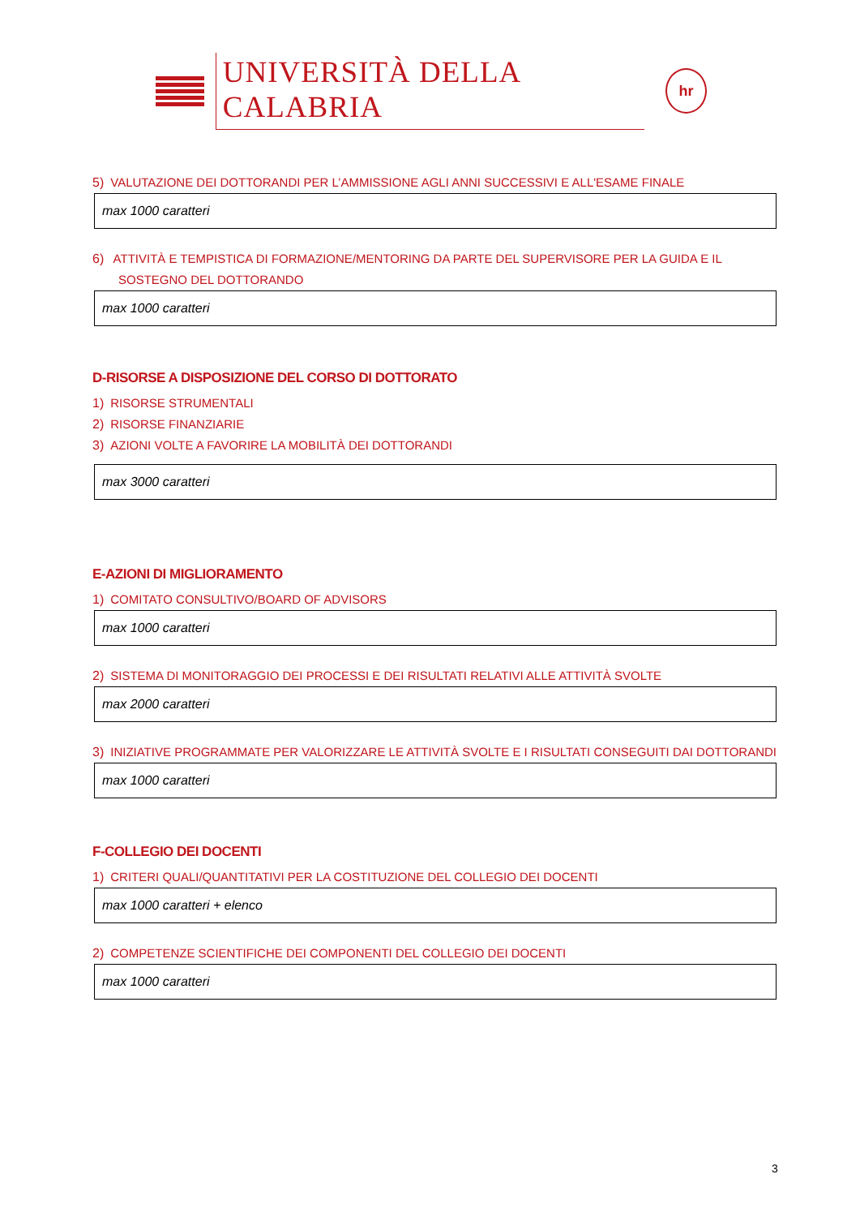UNIVERSITÀ DELLA CALABRIA
hr
5) VALUTAZIONE DEI DOTTORANDI PER L’AMMISSIONE AGLI ANNI SUCCESSIVI E ALL'ESAME FINALE
max 1000 caratteri
6) ATTIVITÀ E TEMPISTICA DI FORMAZIONE/MENTORING DA PARTE DEL SUPERVISORE PER LA GUIDA E IL SOSTEGNO DEL DOTTORANDO
max 1000 caratteri
D-RISORSE A DISPOSIZIONE DEL CORSO DI DOTTORATO
1) RISORSE STRUMENTALI
2) RISORSE FINANZIARIE
3) AZIONI VOLTE A FAVORIRE LA MOBILITÀ DEI DOTTORANDI
max 3000 caratteri
E-AZIONI DI MIGLIORAMENTO
1) COMITATO CONSULTIVO/BOARD OF ADVISORS
max 1000 caratteri
2) SISTEMA DI MONITORAGGIO DEI PROCESSI E DEI RISULTATI RELATIVI ALLE ATTIVITÀ SVOLTE
max 2000 caratteri
3) INIZIATIVE PROGRAMMATE PER VALORIZZARE LE ATTIVITÀ SVOLTE E I RISULTATI CONSEGUITI DAI DOTTORANDI
max 1000 caratteri
F-COLLEGIO DEI DOCENTI
1) CRITERI QUALI/QUANTITATIVI PER LA COSTITUZIONE DEL COLLEGIO DEI DOCENTI
max 1000 caratteri + elenco
2) COMPETENZE SCIENTIFICHE DEI COMPONENTI DEL COLLEGIO DEI DOCENTI
max 1000 caratteri
3